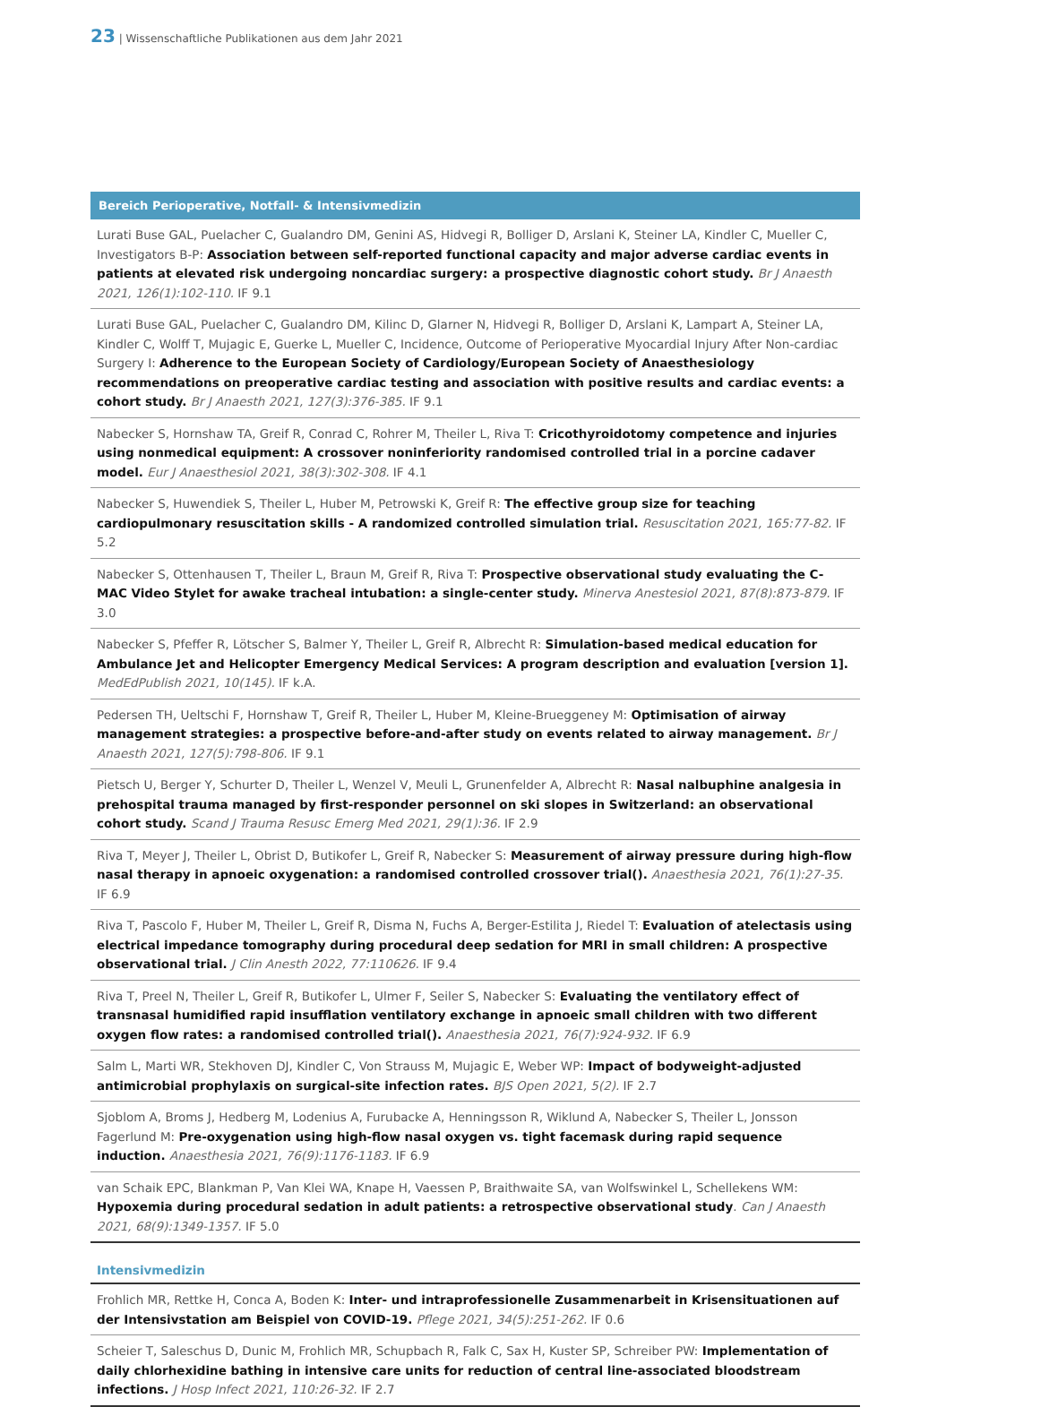23 | Wissenschaftliche Publikationen aus dem Jahr 2021
Bereich Perioperative, Notfall- & Intensivmedizin
Lurati Buse GAL, Puelacher C, Gualandro DM, Genini AS, Hidvegi R, Bolliger D, Arslani K, Steiner LA, Kindler C, Mueller C, Investigators B-P: Association between self-reported functional capacity and major adverse cardiac events in patients at elevated risk undergoing noncardiac surgery: a prospective diagnostic cohort study. Br J Anaesth 2021, 126(1):102-110. IF 9.1
Lurati Buse GAL, Puelacher C, Gualandro DM, Kilinc D, Glarner N, Hidvegi R, Bolliger D, Arslani K, Lampart A, Steiner LA, Kindler C, Wolff T, Mujagic E, Guerke L, Mueller C, Incidence, Outcome of Perioperative Myocardial Injury After Non-cardiac Surgery I: Adherence to the European Society of Cardiology/European Society of Anaesthesiology recommendations on preoperative cardiac testing and association with positive results and cardiac events: a cohort study. Br J Anaesth 2021, 127(3):376-385. IF 9.1
Nabecker S, Hornshaw TA, Greif R, Conrad C, Rohrer M, Theiler L, Riva T: Cricothyroidotomy competence and injuries using nonmedical equipment: A crossover noninferiority randomised controlled trial in a porcine cadaver model. Eur J Anaesthesiol 2021, 38(3):302-308. IF 4.1
Nabecker S, Huwendiek S, Theiler L, Huber M, Petrowski K, Greif R: The effective group size for teaching cardiopulmonary resuscitation skills - A randomized controlled simulation trial. Resuscitation 2021, 165:77-82. IF 5.2
Nabecker S, Ottenhausen T, Theiler L, Braun M, Greif R, Riva T: Prospective observational study evaluating the C-MAC Video Stylet for awake tracheal intubation: a single-center study. Minerva Anestesiol 2021, 87(8):873-879. IF 3.0
Nabecker S, Pfeffer R, Lötscher S, Balmer Y, Theiler L, Greif R, Albrecht R: Simulation-based medical education for Ambulance Jet and Helicopter Emergency Medical Services: A program description and evaluation [version 1]. MedEdPublish 2021, 10(145). IF k.A.
Pedersen TH, Ueltschi F, Hornshaw T, Greif R, Theiler L, Huber M, Kleine-Brueggeney M: Optimisation of airway management strategies: a prospective before-and-after study on events related to airway management. Br J Anaesth 2021, 127(5):798-806. IF 9.1
Pietsch U, Berger Y, Schurter D, Theiler L, Wenzel V, Meuli L, Grunenfelder A, Albrecht R: Nasal nalbuphine analgesia in prehospital trauma managed by first-responder personnel on ski slopes in Switzerland: an observational cohort study. Scand J Trauma Resusc Emerg Med 2021, 29(1):36. IF 2.9
Riva T, Meyer J, Theiler L, Obrist D, Butikofer L, Greif R, Nabecker S: Measurement of airway pressure during high-flow nasal therapy in apnoeic oxygenation: a randomised controlled crossover trial(). Anaesthesia 2021, 76(1):27-35. IF 6.9
Riva T, Pascolo F, Huber M, Theiler L, Greif R, Disma N, Fuchs A, Berger-Estilita J, Riedel T: Evaluation of atelectasis using electrical impedance tomography during procedural deep sedation for MRI in small children: A prospective observational trial. J Clin Anesth 2022, 77:110626. IF 9.4
Riva T, Preel N, Theiler L, Greif R, Butikofer L, Ulmer F, Seiler S, Nabecker S: Evaluating the ventilatory effect of transnasal humidified rapid insufflation ventilatory exchange in apnoeic small children with two different oxygen flow rates: a randomised controlled trial(). Anaesthesia 2021, 76(7):924-932. IF 6.9
Salm L, Marti WR, Stekhoven DJ, Kindler C, Von Strauss M, Mujagic E, Weber WP: Impact of bodyweight-adjusted antimicrobial prophylaxis on surgical-site infection rates. BJS Open 2021, 5(2). IF 2.7
Sjoblom A, Broms J, Hedberg M, Lodenius A, Furubacke A, Henningsson R, Wiklund A, Nabecker S, Theiler L, Jonsson Fagerlund M: Pre-oxygenation using high-flow nasal oxygen vs. tight facemask during rapid sequence induction. Anaesthesia 2021, 76(9):1176-1183. IF 6.9
van Schaik EPC, Blankman P, Van Klei WA, Knape H, Vaessen P, Braithwaite SA, van Wolfswinkel L, Schellekens WM: Hypoxemia during procedural sedation in adult patients: a retrospective observational study. Can J Anaesth 2021, 68(9):1349-1357. IF 5.0
Intensivmedizin
Frohlich MR, Rettke H, Conca A, Boden K: Inter- und intraprofessionelle Zusammenarbeit in Krisensituationen auf der Intensivstation am Beispiel von COVID-19. Pflege 2021, 34(5):251-262. IF 0.6
Scheier T, Saleschus D, Dunic M, Frohlich MR, Schupbach R, Falk C, Sax H, Kuster SP, Schreiber PW: Implementation of daily chlorhexidine bathing in intensive care units for reduction of central line-associated bloodstream infections. J Hosp Infect 2021, 110:26-32. IF 2.7